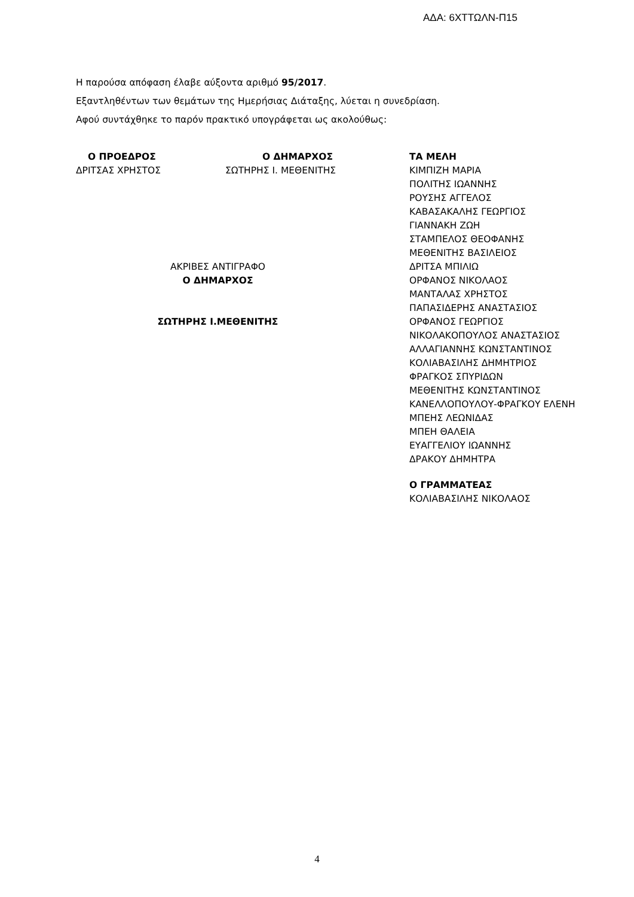ΑΔΑ: 6ΧΤΤΩΛΝ-Π15
Η παρούσα απόφαση έλαβε αύξοντα αριθμό 95/2017.
Εξαντληθέντων των θεμάτων της Ημερήσιας Διάταξης, λύεται η συνεδρίαση.
Αφού συντάχθηκε το παρόν πρακτικό υπογράφεται ως ακολούθως:
Ο ΠΡΟΕΔΡΟΣ
ΔΡΙΤΣΑΣ ΧΡΗΣΤΟΣ
Ο ΔΗΜΑΡΧΟΣ
ΣΩΤΗΡΗΣ Ι. ΜΕΘΕΝΙΤΗΣ
ΑΚΡΙΒΕΣ ΑΝΤΙΓΡΑΦΟ
Ο ΔΗΜΑΡΧΟΣ
ΣΩΤΗΡΗΣ Ι.ΜΕΘΕΝΙΤΗΣ
ΤΑ ΜΕΛΗ
ΚΙΜΠΙΖΗ ΜΑΡΙΑ
ΠΟΛΙΤΗΣ ΙΩΑΝΝΗΣ
ΡΟΥΣΗΣ ΑΓΓΕΛΟΣ
ΚΑΒΑΣΑΚΑΛΗΣ ΓΕΩΡΓΙΟΣ
ΓΙΑΝΝΑΚΗ ΖΩΗ
ΣΤΑΜΠΕΛΟΣ ΘΕΟΦΑΝΗΣ
ΜΕΘΕΝΙΤΗΣ ΒΑΣΙΛΕΙΟΣ
ΔΡΙΤΣΑ ΜΠΙΛΙΩ
ΟΡΦΑΝΟΣ ΝΙΚΟΛΑΟΣ
ΜΑΝΤΑΛΑΣ ΧΡΗΣΤΟΣ
ΠΑΠΑΣΙΔΕΡΗΣ ΑΝΑΣΤΑΣΙΟΣ
ΟΡΦΑΝΟΣ ΓΕΩΡΓΙΟΣ
ΝΙΚΟΛΑΚΟΠΟΥΛΟΣ ΑΝΑΣΤΑΣΙΟΣ
ΑΛΛΑΓΙΑΝΝΗΣ ΚΩΝΣΤΑΝΤΙΝΟΣ
ΚΟΛΙΑΒΑΣΙΛΗΣ ΔΗΜΗΤΡΙΟΣ
ΦΡΑΓΚΟΣ ΣΠΥΡΙΔΩΝ
ΜΕΘΕΝΙΤΗΣ ΚΩΝΣΤΑΝΤΙΝΟΣ
ΚΑΝΕΛΛΟΠΟΥΛΟΥ-ΦΡΑΓΚΟΥ ΕΛΕΝΗ
ΜΠΕΗΣ ΛΕΩΝΙΔΑΣ
ΜΠΕΗ ΘΑΛΕΙΑ
ΕΥΑΓΓΕΛΙΟΥ ΙΩΑΝΝΗΣ
ΔΡΑΚΟΥ ΔΗΜΗΤΡΑ
Ο ΓΡΑΜΜΑΤΕΑΣ
ΚΟΛΙΑΒΑΣΙΛΗΣ ΝΙΚΟΛΑΟΣ
4